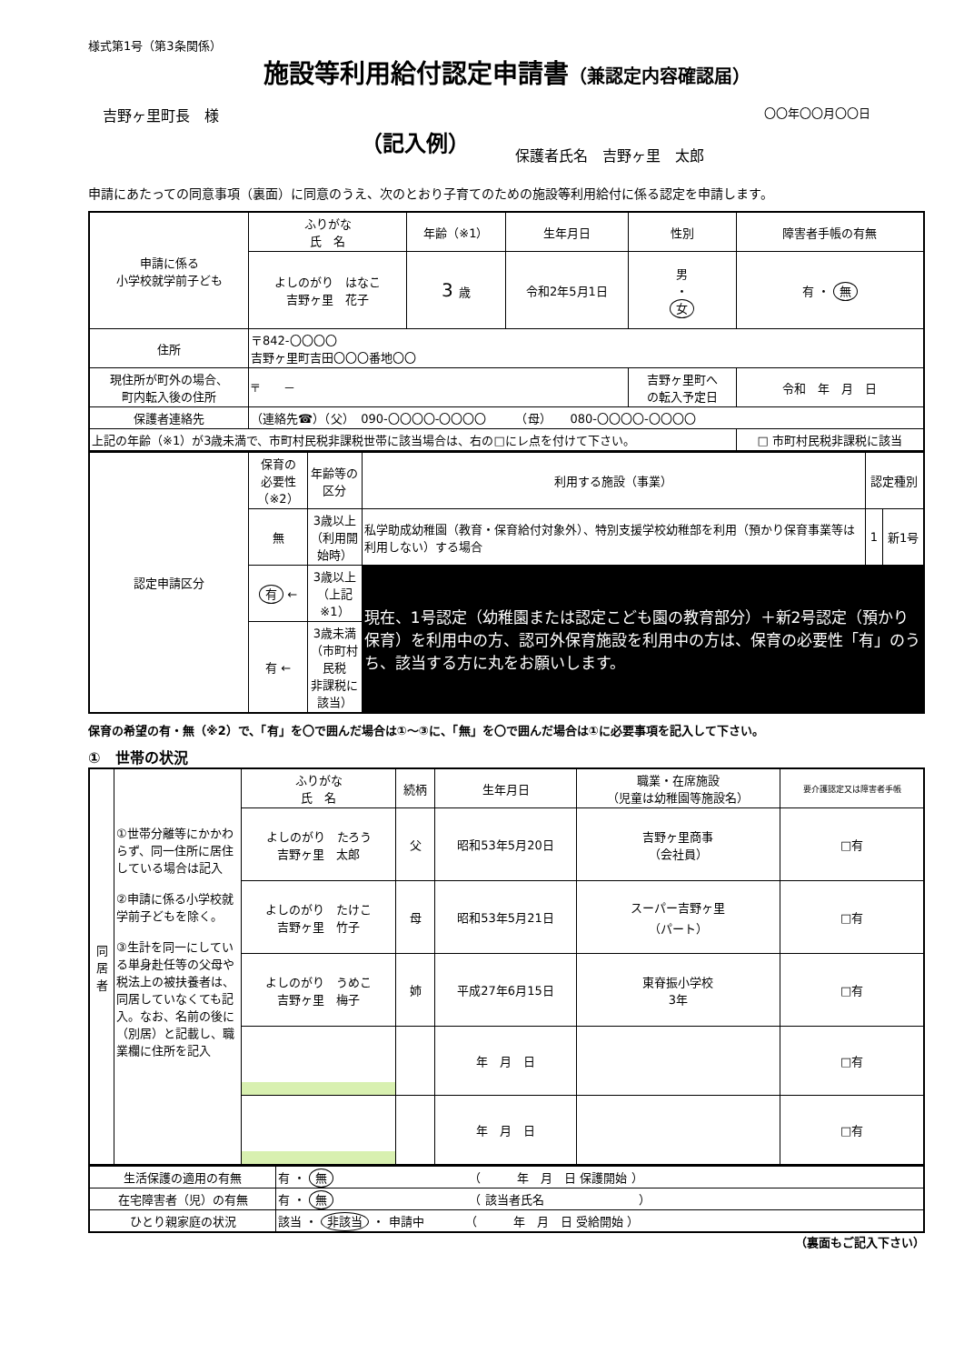様式第1号（第3条関係）
施設等利用給付認定申請書（兼認定内容確認届）
　吉野ヶ里町長　様 〇〇年〇〇月〇〇日
（記入例） 保護者氏名　吉野ヶ里　太郎
申請にあたっての同意事項（裏面）に同意のうえ、次のとおり子育てのための施設等利用給付に係る認定を申請します。
| 申請に係る 小学校就学前子ども | ふりがな 氏 名 | 年齢（※1） | 生年月日 | 性別 | 障害者手帳の有無 |
| | よしのがり はなこ 吉野ヶ里 花子 | 3 歳 | 令和2年5月1日 | 男 ・ 女 | 有 ・ 無 |
| 住所 | 〒842-〇〇〇〇 吉野ヶ里町吉田〇〇〇番地〇〇 | | | | |
| 現住所が町外の場合、 町内転入後の住所 | 〒 － | | | 吉野ヶ里町へ の転入予定日 | 令和 年 月 日 |
| 保護者連絡先 | （連絡先☎）（父） 090-〇〇〇〇-〇〇〇〇 （母） 080-〇〇〇〇-〇〇〇〇 | | | | |
| 上記の年齢（※1）が3歳未満で、市町村民税非課税世帯に該当場合は、右の□にレ点を付けて下さい。 | | | | | □ 市町村民税非課税に該当 |
| 認定申請区分 | 保育の 必要性（※2） | 年齢等の区分 | 利用する施設（事業） | 認定種別 | |
| | 無 | 3歳以上 （利用開始時） | 私学助成幼稚園（教育・保育給付対象外）、特別支援学校幼稚部を利用（預かり保育事業等は利用しない）する場合 | 1 | 新1号 |
| | 有 ← | 3歳以上 （上記※1） | 現在、1号認定（幼稚園または認定こども園の教育部分）＋新2号認定（預かり保育）を利用中の方、認可外保育施設を利用中の方は、保育の必要性「有」のうち、該当する方に丸をお願いします。 | | |
| | 有 ← | 3歳未満 （市町村民税 非課税に該当） | | | |
保育の希望の有・無（※2）で、「有」を〇で囲んだ場合は①～③に、「無」を〇で囲んだ場合は①に必要事項を記入して下さい。
①　世帯の状況
| 同 居 者 | ①世帯分離等にかかわらず、同一住所に居住している場合は記入 ②申請に係る小学校就学前子どもを除く。 ③生計を同一にしている単身赴任等の父母や税法上の被扶養者は、同居していなくても記入。なお、名前の後に（別居）と記載し、職業欄に住所を記入 | ふりがな 氏 名 | 続柄 | 生年月日 | 職業・在席施設 （児童は幼稚園等施設名） | 要介護認定又は障害者手帳 |
| | | よしのがり たろう 吉野ヶ里 太郎 | 父 | 昭和53年5月20日 | 吉野ヶ里商事 （会社員） | □有 |
| | | よしのがり たけこ 吉野ヶ里 竹子 | 母 | 昭和53年5月21日 | スーパー吉野ヶ里 （パート） | □有 |
| | | よしのがり うめこ 吉野ヶ里 梅子 | 姉 | 平成27年6月15日 | 東脊振小学校 3年 | □有 |
| | | | | 年 月 日 | | □有 |
| | | | | 年 月 日 | | □有 |
| 生活保護の適用の有無 | 有 ・ 無 （ 年 月 日 保護開始 ） |
| 在宅障害者（児）の有無 | 有 ・ 無 （ 該当者氏名 ） |
| ひとり親家庭の状況 | 該当 ・ 非該当 ・ 申請中 （ 年 月 日 受給開始 ） |
（裏面もご記入下さい）